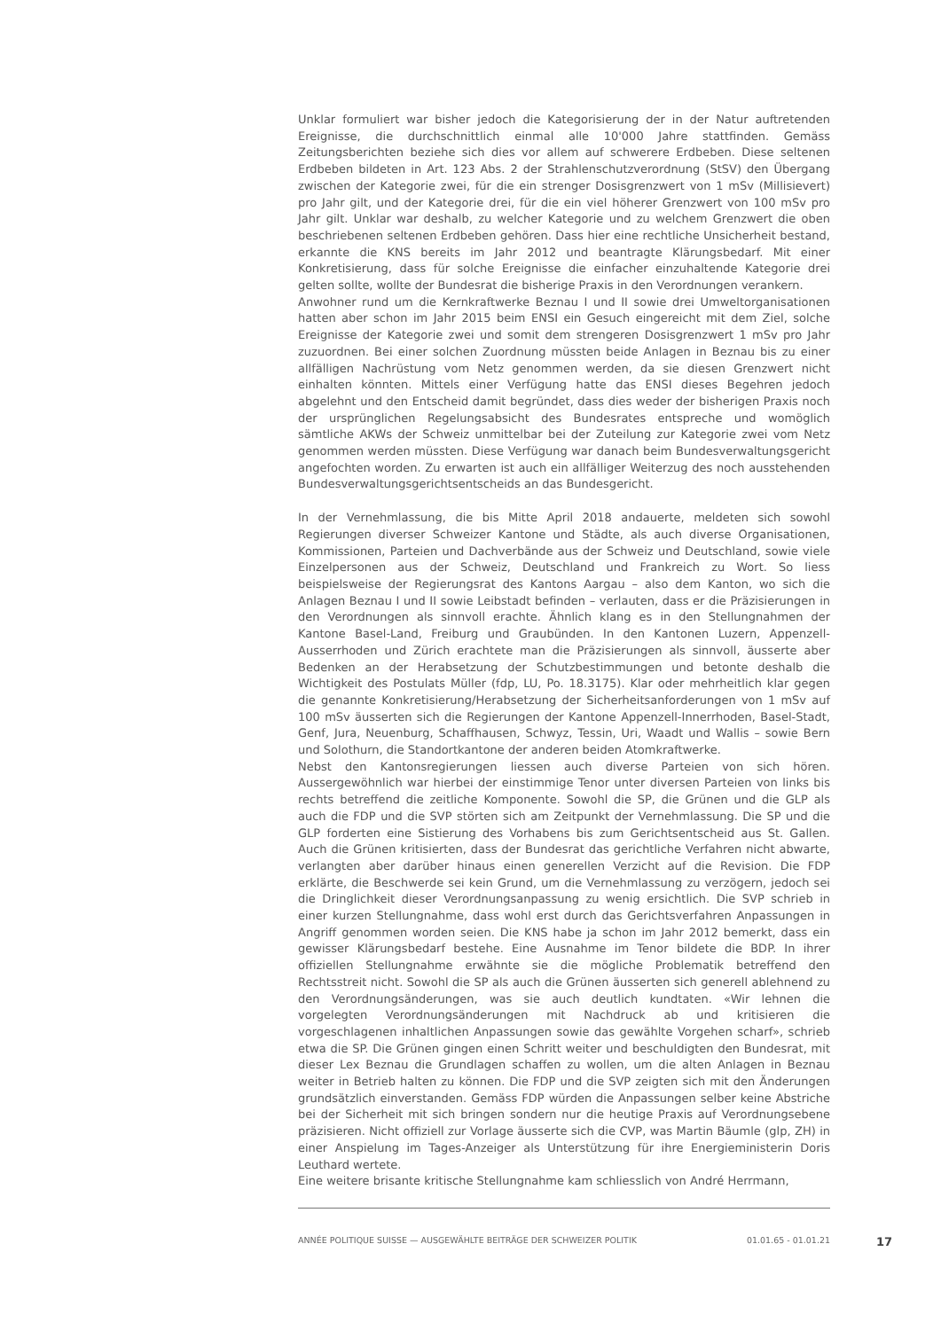Unklar formuliert war bisher jedoch die Kategorisierung der in der Natur auftretenden Ereignisse, die durchschnittlich einmal alle 10'000 Jahre stattfinden. Gemäss Zeitungsberichten beziehe sich dies vor allem auf schwerere Erdbeben. Diese seltenen Erdbeben bildeten in Art. 123 Abs. 2 der Strahlenschutzverordnung (StSV) den Übergang zwischen der Kategorie zwei, für die ein strenger Dosisgrenzwert von 1 mSv (Millisievert) pro Jahr gilt, und der Kategorie drei, für die ein viel höherer Grenzwert von 100 mSv pro Jahr gilt. Unklar war deshalb, zu welcher Kategorie und zu welchem Grenzwert die oben beschriebenen seltenen Erdbeben gehören. Dass hier eine rechtliche Unsicherheit bestand, erkannte die KNS bereits im Jahr 2012 und beantragte Klärungsbedarf. Mit einer Konkretisierung, dass für solche Ereignisse die einfacher einzuhaltende Kategorie drei gelten sollte, wollte der Bundesrat die bisherige Praxis in den Verordnungen verankern.
Anwohner rund um die Kernkraftwerke Beznau I und II sowie drei Umweltorganisationen hatten aber schon im Jahr 2015 beim ENSI ein Gesuch eingereicht mit dem Ziel, solche Ereignisse der Kategorie zwei und somit dem strengeren Dosisgrenzwert 1 mSv pro Jahr zuzuordnen. Bei einer solchen Zuordnung müssten beide Anlagen in Beznau bis zu einer allfälligen Nachrüstung vom Netz genommen werden, da sie diesen Grenzwert nicht einhalten könnten. Mittels einer Verfügung hatte das ENSI dieses Begehren jedoch abgelehnt und den Entscheid damit begründet, dass dies weder der bisherigen Praxis noch der ursprünglichen Regelungsabsicht des Bundesrates entspreche und womöglich sämtliche AKWs der Schweiz unmittelbar bei der Zuteilung zur Kategorie zwei vom Netz genommen werden müssten. Diese Verfügung war danach beim Bundesverwaltungsgericht angefochten worden. Zu erwarten ist auch ein allfälliger Weiterzug des noch ausstehenden Bundesverwaltungsgerichtsentscheids an das Bundesgericht.
In der Vernehmlassung, die bis Mitte April 2018 andauerte, meldeten sich sowohl Regierungen diverser Schweizer Kantone und Städte, als auch diverse Organisationen, Kommissionen, Parteien und Dachverbände aus der Schweiz und Deutschland, sowie viele Einzelpersonen aus der Schweiz, Deutschland und Frankreich zu Wort. So liess beispielsweise der Regierungsrat des Kantons Aargau – also dem Kanton, wo sich die Anlagen Beznau I und II sowie Leibstadt befinden – verlauten, dass er die Präzisierungen in den Verordnungen als sinnvoll erachte. Ähnlich klang es in den Stellungnahmen der Kantone Basel-Land, Freiburg und Graubünden. In den Kantonen Luzern, Appenzell-Ausserrhoden und Zürich erachtete man die Präzisierungen als sinnvoll, äusserte aber Bedenken an der Herabsetzung der Schutzbestimmungen und betonte deshalb die Wichtigkeit des Postulats Müller (fdp, LU, Po. 18.3175). Klar oder mehrheitlich klar gegen die genannte Konkretisierung/Herabsetzung der Sicherheitsanforderungen von 1 mSv auf 100 mSv äusserten sich die Regierungen der Kantone Appenzell-Innerrhoden, Basel-Stadt, Genf, Jura, Neuenburg, Schaffhausen, Schwyz, Tessin, Uri, Waadt und Wallis – sowie Bern und Solothurn, die Standortkantone der anderen beiden Atomkraftwerke.
Nebst den Kantonsregierungen liessen auch diverse Parteien von sich hören. Aussergewöhnlich war hierbei der einstimmige Tenor unter diversen Parteien von links bis rechts betreffend die zeitliche Komponente. Sowohl die SP, die Grünen und die GLP als auch die FDP und die SVP störten sich am Zeitpunkt der Vernehmlassung. Die SP und die GLP forderten eine Sistierung des Vorhabens bis zum Gerichtsentscheid aus St. Gallen. Auch die Grünen kritisierten, dass der Bundesrat das gerichtliche Verfahren nicht abwarte, verlangten aber darüber hinaus einen generellen Verzicht auf die Revision. Die FDP erklärte, die Beschwerde sei kein Grund, um die Vernehmlassung zu verzögern, jedoch sei die Dringlichkeit dieser Verordnungsanpassung zu wenig ersichtlich. Die SVP schrieb in einer kurzen Stellungnahme, dass wohl erst durch das Gerichtsverfahren Anpassungen in Angriff genommen worden seien. Die KNS habe ja schon im Jahr 2012 bemerkt, dass ein gewisser Klärungsbedarf bestehe. Eine Ausnahme im Tenor bildete die BDP. In ihrer offiziellen Stellungnahme erwähnte sie die mögliche Problematik betreffend den Rechtsstreit nicht. Sowohl die SP als auch die Grünen äusserten sich generell ablehnend zu den Verordnungsänderungen, was sie auch deutlich kundtaten. «Wir lehnen die vorgelegten Verordnungsänderungen mit Nachdruck ab und kritisieren die vorgeschlagenen inhaltlichen Anpassungen sowie das gewählte Vorgehen scharf», schrieb etwa die SP. Die Grünen gingen einen Schritt weiter und beschuldigten den Bundesrat, mit dieser Lex Beznau die Grundlagen schaffen zu wollen, um die alten Anlagen in Beznau weiter in Betrieb halten zu können. Die FDP und die SVP zeigten sich mit den Änderungen grundsätzlich einverstanden. Gemäss FDP würden die Anpassungen selber keine Abstriche bei der Sicherheit mit sich bringen sondern nur die heutige Praxis auf Verordnungsebene präzisieren. Nicht offiziell zur Vorlage äusserte sich die CVP, was Martin Bäumle (glp, ZH) in einer Anspielung im Tages-Anzeiger als Unterstützung für ihre Energieministerin Doris Leuthard wertete.
Eine weitere brisante kritische Stellungnahme kam schliesslich von André Herrmann,
ANNÉE POLITIQUE SUISSE — AUSGEWÄHLTE BEITRÄGE DER SCHWEIZER POLITIK 01.01.65 - 01.01.21
17